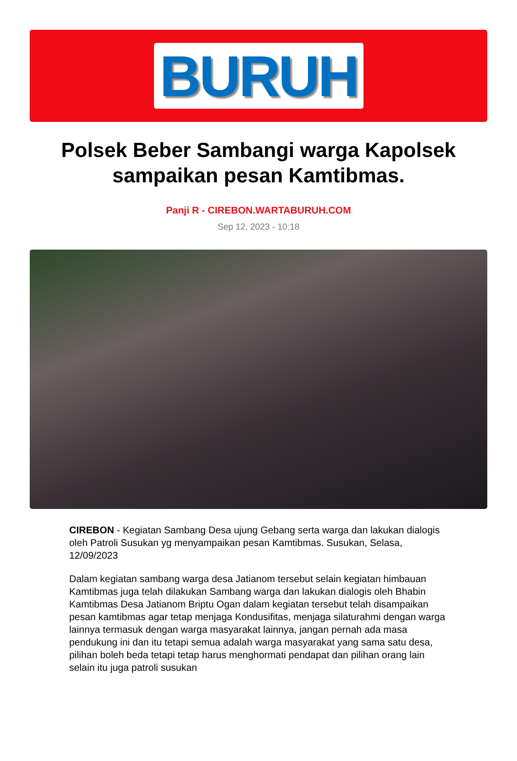BURUH
Polsek Beber Sambangi warga Kapolsek sampaikan pesan Kamtibmas.
Panji R - CIREBON.WARTABURUH.COM
Sep 12, 2023 - 10:18
CIREBON - Kegiatan Sambang Desa ujung Gebang serta warga dan lakukan dialogis oleh Patroli Susukan yg menyampaikan pesan Kamtibmas. Susukan, Selasa, 12/09/2023
Dalam kegiatan sambang warga desa Jatianom tersebut selain kegiatan himbauan Kamtibmas juga telah dilakukan Sambang warga dan lakukan dialogis oleh Bhabin Kamtibmas Desa Jatianom Briptu Ogan dalam kegiatan tersebut telah disampaikan pesan kamtibmas agar tetap menjaga Kondusifitas, menjaga silaturahmi dengan warga lainnya termasuk dengan warga masyarakat lainnya, jangan pernah ada masa pendukung ini dan itu tetapi semua adalah warga masyarakat yang sama satu desa, pilihan boleh beda tetapi tetap harus menghormati pendapat dan pilihan orang lain selain itu juga patroli susukan